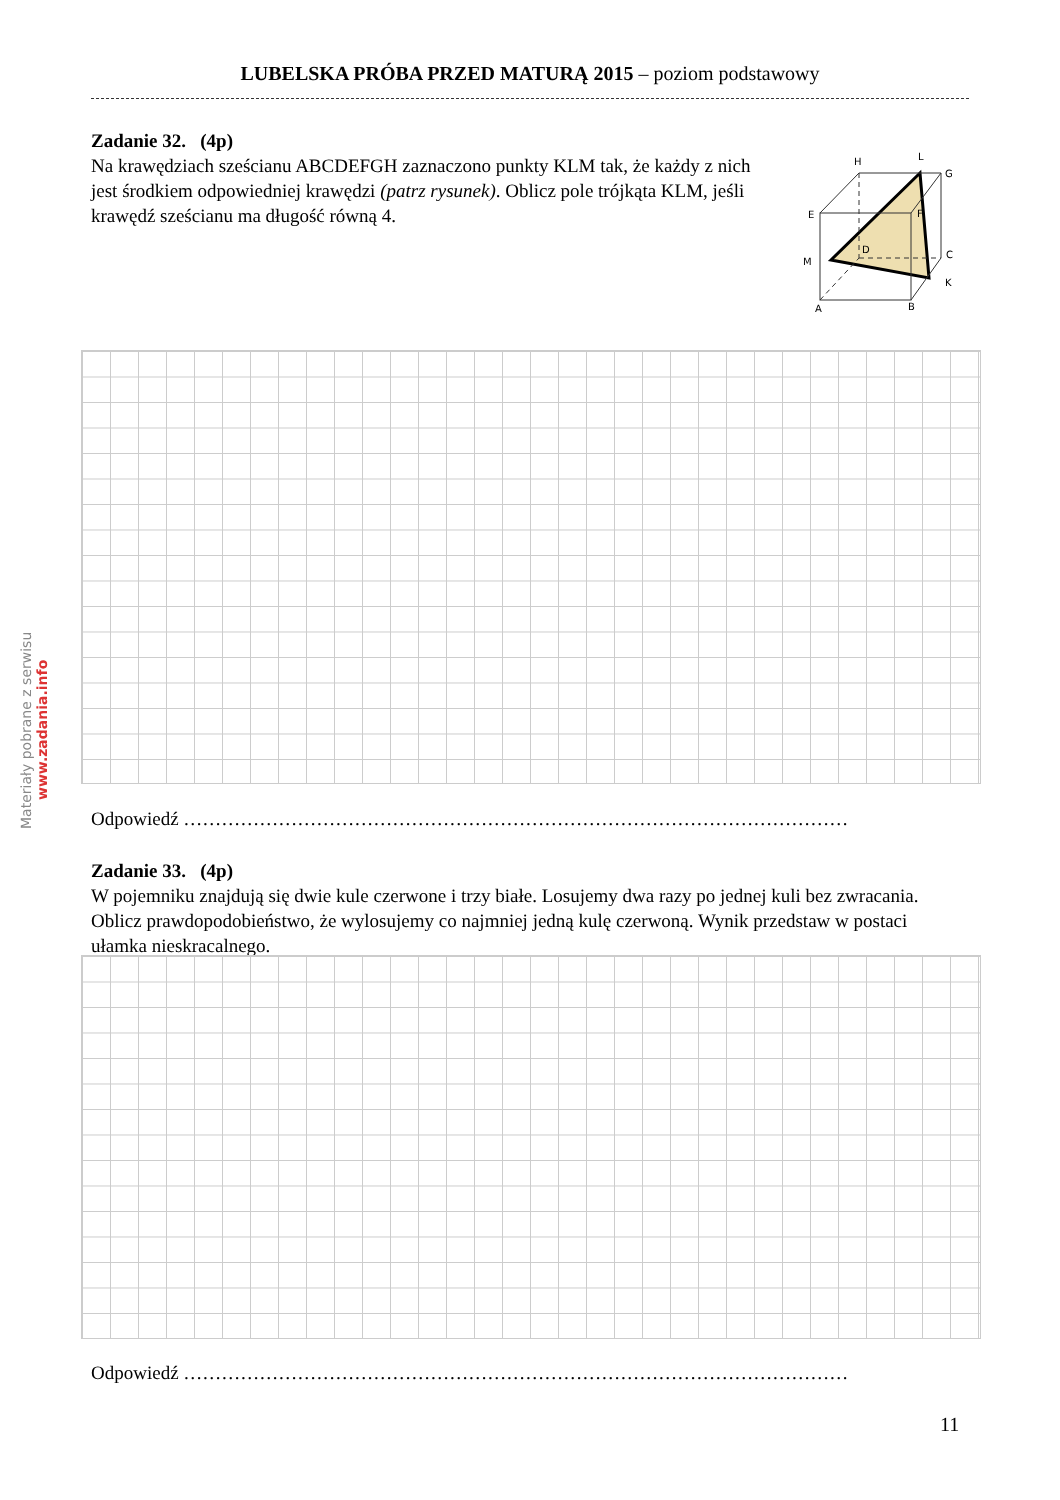LUBELSKA PRÓBA PRZED MATURĄ 2015 – poziom podstawowy
Materiały pobrane z serwisu www.zadania.info
Zadanie 32. (4p)
Na krawędziach sześcianu ABCDEFGH zaznaczono punkty KLM tak, że każdy z nich jest środkiem odpowiedniej krawędzi (patrz rysunek). Oblicz pole trójkąta KLM, jeśli krawędź sześcianu ma długość równą 4.
H
L
G
E
F
D
C
M
K
A
B
Odpowiedź ……………………………………………………………………………………………
Zadanie 33. (4p)
W pojemniku znajdują się dwie kule czerwone i trzy białe. Losujemy dwa razy po jednej kuli bez zwracania. Oblicz prawdopodobieństwo, że wylosujemy co najmniej jedną kulę czerwoną. Wynik przedstaw w postaci ułamka nieskracalnego.
Odpowiedź ……………………………………………………………………………………………
11